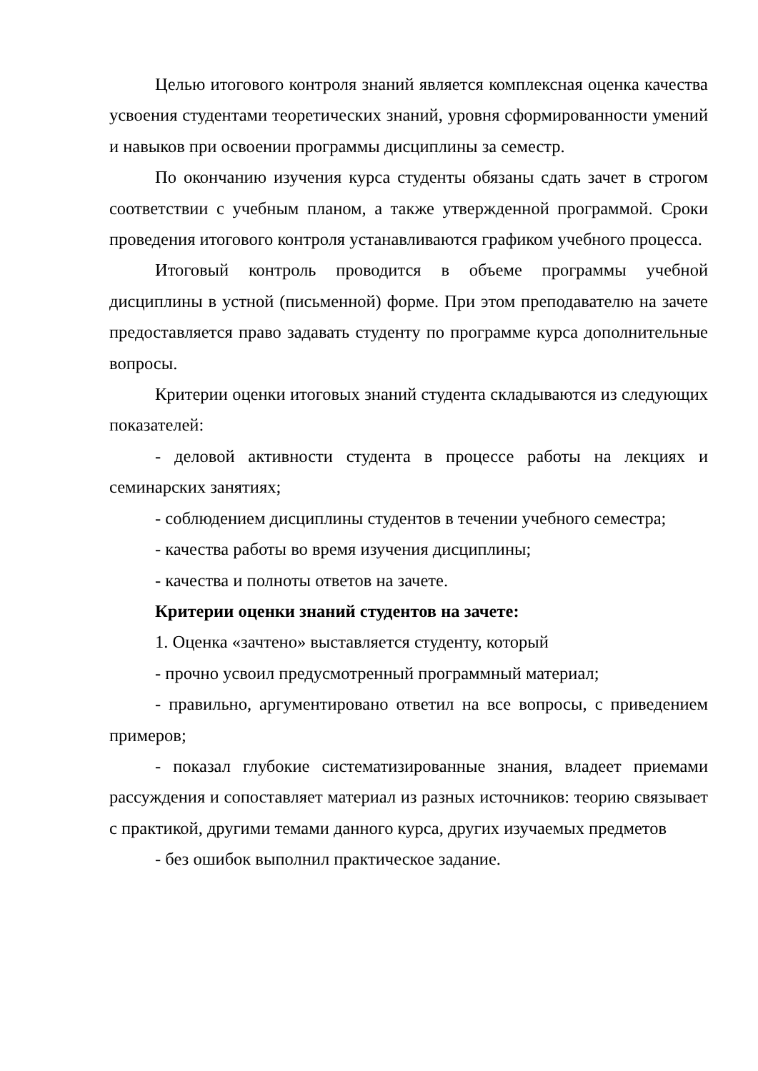Целью итогового контроля знаний является комплексная оценка качества усвоения студентами теоретических знаний, уровня сформированности умений и навыков при освоении программы дисциплины за семестр.
По окончанию изучения курса студенты обязаны сдать зачет в строгом соответствии с учебным планом, а также утвержденной программой. Сроки проведения итогового контроля устанавливаются графиком учебного процесса.
Итоговый контроль проводится в объеме программы учебной дисциплины в устной (письменной) форме. При этом преподавателю на зачете предоставляется право задавать студенту по программе курса дополнительные вопросы.
Критерии оценки итоговых знаний студента складываются из следующих показателей:
- деловой активности студента в процессе работы на лекциях и семинарских занятиях;
- соблюдением дисциплины студентов в течении учебного семестра;
- качества работы во время изучения дисциплины;
- качества и полноты ответов на зачете.
Критерии оценки знаний студентов на зачете:
1. Оценка «зачтено» выставляется студенту, который
- прочно усвоил предусмотренный программный материал;
- правильно, аргументировано ответил на все вопросы, с приведением примеров;
- показал глубокие систематизированные знания, владеет приемами рассуждения и сопоставляет материал из разных источников: теорию связывает с практикой, другими темами данного курса, других изучаемых предметов
- без ошибок выполнил практическое задание.